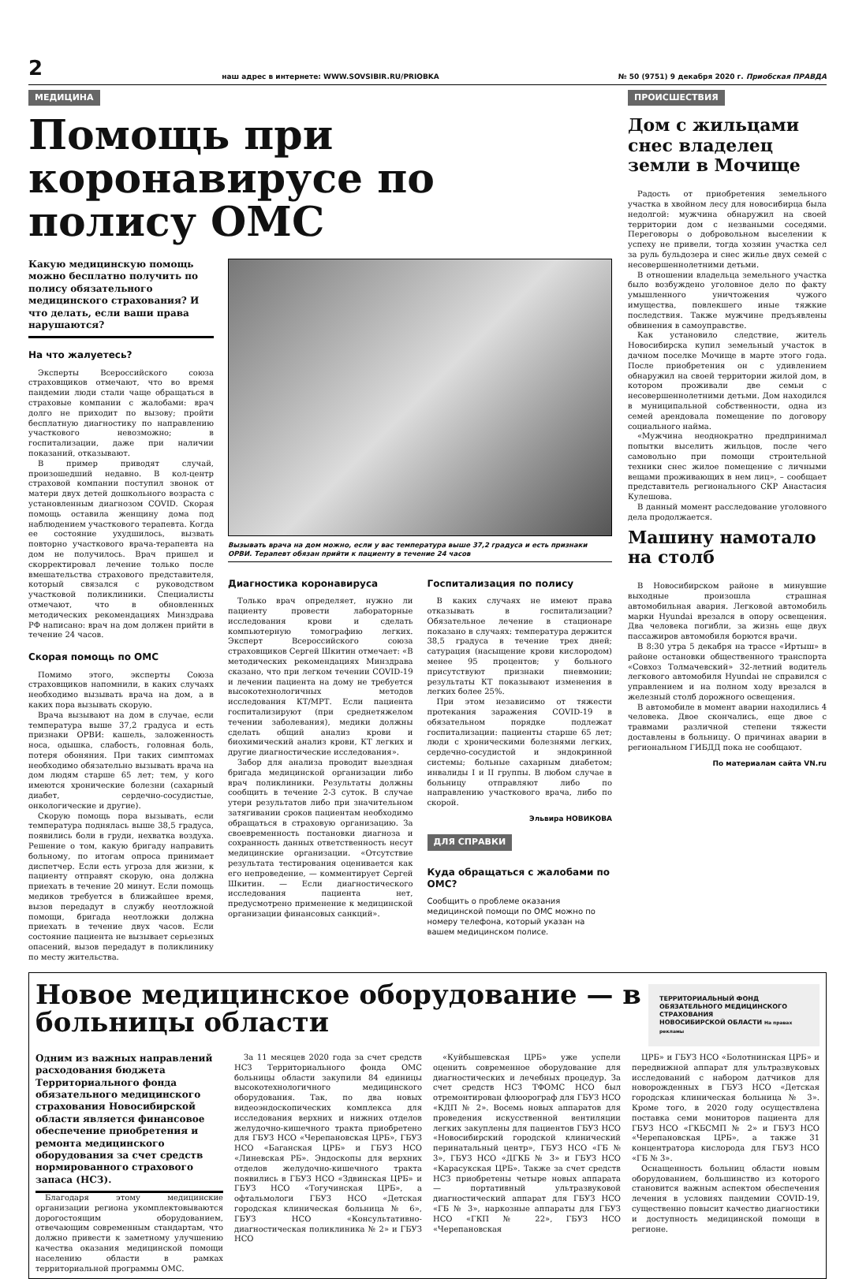2 наш адрес в интернете: WWW.SOVSIBIR.RU/PRIOBKA № 50 (9751) 9 декабря 2020 г. Приобская ПРАВДА
МЕДИЦИНА
Помощь при коронавирусе по полису ОМС
Какую медицинскую помощь можно бесплатно получить по полису обязательного медицинского страхования? И что делать, если ваши права нарушаются?
На что жалуетесь?
Эксперты Всероссийского союза страховщиков отмечают, что во время пандемии люди стали чаще обращаться в страховые компании с жалобами: врач долго не приходит по вызову; пройти бесплатную диагностику по направлению участкового невозможно; в госпитализации, даже при наличии показаний, отказывают.
В пример приводят случай, произошедший недавно. В кол-центр страховой компании поступил звонок от матери двух детей дошкольного возраста с установленным диагнозом COVID. Скорая помощь оставила женщину дома под наблюдением участкового терапевта. Когда ее состояние ухудшилось, вызвать повторно участкового врача-терапевта на дом не получилось. Врач пришел и скорректировал лечение только после вмешательства страхового представителя, который связался с руководством участковой поликлиники. Специалисты отмечают, что в обновленных методических рекомендациях Минздрава РФ написано: врач на дом должен прийти в течение 24 часов.
Скорая помощь по ОМС
Помимо этого, эксперты Союза страховщиков напомнили, в каких случаях необходимо вызывать врача на дом, а в каких пора вызывать скорую.
Врача вызывают на дом в случае, если температура выше 37,2 градуса и есть признаки ОРВИ: кашель, заложенность носа, одышка, слабость, головная боль, потеря обоняния. При таких симптомах необходимо обязательно вызывать врача на дом людям старше 65 лет; тем, у кого имеются хронические болезни (сахарный диабет, сердечно-сосудистые, онкологические и другие).
Скорую помощь пора вызывать, если температура поднялась выше 38,5 градуса, появились боли в груди, нехватка воздуха. Решение о том, какую бригаду направить больному, по итогам опроса принимает диспетчер. Если есть угроза для жизни, к пациенту отправят скорую, она должна приехать в течение 20 минут. Если помощь медиков требуется в ближайшее время, вызов передадут в службу неотложной помощи, бригада неотложки должна приехать в течение двух часов. Если состояние пациента не вызывает серьезных опасений, вызов передадут в поликлинику по месту жительства.
Вызывать врача на дом можно, если у вас температура выше 37,2 градуса и есть признаки ОРВИ. Терапевт обязан прийти к пациенту в течение 24 часов
Диагностика коронавируса
Только врач определяет, нужно ли пациенту провести лабораторные исследования крови и сделать компьютерную томографию легких. Эксперт Всероссийского союза страховщиков Сергей Шкитин отмечает: «В методических рекомендациях Минздрава сказано, что при легком течении COVID-19 и лечении пациента на дому не требуется высокотехнологичных методов исследования КТ/МРТ. Если пациента госпитализируют (при среднетяжелом течении заболевания), медики должны сделать общий анализ крови и биохимический анализ крови, КТ легких и другие диагностические исследования».
Забор для анализа проводит выездная бригада медицинской организации либо врач поликлиники. Результаты должны сообщить в течение 2-3 суток. В случае утери результатов либо при значительном затягивании сроков пациентам необходимо обращаться в страховую организацию. За своевременность постановки диагноза и сохранность данных ответственность несут медицинские организации. «Отсутствие результата тестирования оценивается как его непроведение, — комментирует Сергей Шкитин. — Если диагностического исследования пациента нет, предусмотрено применение к медицинской организации финансовых санкций».
Госпитализация по полису
В каких случаях не имеют права отказывать в госпитализации? Обязательное лечение в стационаре показано в случаях: температура держится 38,5 градуса в течение трех дней; сатурация (насыщение крови кислородом) менее 95 процентов; у больного присутствуют признаки пневмонии; результаты КТ показывают изменения в легких более 25%.
При этом независимо от тяжести протекания заражения COVID-19 в обязательном порядке подлежат госпитализации: пациенты старше 65 лет; люди с хроническими болезнями легких, сердечно-сосудистой и эндокринной системы; больные сахарным диабетом; инвалиды I и II группы. В любом случае в больницу отправляют либо по направлению участкового врача, либо по скорой.
Эльвира НОВИКОВА
ДЛЯ СПРАВКИ
Куда обращаться с жалобами по ОМС?
Сообщить о проблеме оказания медицинской помощи по ОМС можно по номеру телефона, который указан на вашем медицинском полисе.
ПРОИСШЕСТВИЯ
Дом с жильцами снес владелец земли в Мочище
Радость от приобретения земельного участка в хвойном лесу для новосибирца была недолгой: мужчина обнаружил на своей территории дом с незваными соседями. Переговоры о добровольном выселении к успеху не привели, тогда хозяин участка сел за руль бульдозера и снес жилье двух семей с несовершеннолетними детьми.
В отношении владельца земельного участка было возбуждено уголовное дело по факту умышленного уничтожения чужого имущества, повлекшего иные тяжкие последствия. Также мужчине предъявлены обвинения в самоуправстве.
Как установило следствие, житель Новосибирска купил земельный участок в дачном поселке Мочище в марте этого года. После приобретения он с удивлением обнаружил на своей территории жилой дом, в котором проживали две семьи с несовершеннолетними детьми. Дом находился в муниципальной собственности, одна из семей арендовала помещение по договору социального найма.
«Мужчина неоднократно предпринимал попытки выселить жильцов, после чего самовольно при помощи строительной техники снес жилое помещение с личными вещами проживающих в нем лиц», – сообщает представитель регионального СКР Анастасия Кулешова.
В данный момент расследование уголовного дела продолжается.
Машину намотало на столб
В Новосибирском районе в минувшие выходные произошла страшная автомобильная авария. Легковой автомобиль марки Hyundai врезался в опору освещения. Два человека погибли, за жизнь еще двух пассажиров автомобиля борются врачи.
В 8:30 утра 5 декабря на трассе «Иртыш» в районе остановки общественного транспорта «Совхоз Толмачевский» 32-летний водитель легкового автомобиля Hyundai не справился с управлением и на полном ходу врезался в железный столб дорожного освещения.
В автомобиле в момент аварии находились 4 человека. Двое скончались, еще двое с травмами различной степени тяжести доставлены в больницу. О причинах аварии в региональном ГИБДД пока не сообщают.
По материалам сайта VN.ru
Новое медицинское оборудование — в больницы области
ТЕРРИТОРИАЛЬНЫЙ ФОНД ОБЯЗАТЕЛЬНОГО МЕДИЦИНСКОГО СТРАХОВАНИЯ
НОВОСИБИРСКОЙ ОБЛАСТИ На правах рекламы
Одним из важных направлений расходования бюджета Территориального фонда обязательного медицинского страхования Новосибирской области является финансовое обеспечение приобретения и ремонта медицинского оборудования за счет средств нормированного страхового запаса (НСЗ).
Благодаря этому медицинские организации региона укомплектовываются дорогостоящим оборудованием, отвечающим современным стандартам, что должно привести к заметному улучшению качества оказания медицинской помощи населению области в рамках территориальной программы ОМС.
За 11 месяцев 2020 года за счет средств НСЗ Территориального фонда ОМС больницы области закупили 84 единицы высокотехнологичного медицинского оборудования. Так, по два новых видеоэндоскопических комплекса для исследования верхних и нижних отделов желудочно-кишечного тракта приобретено для ГБУЗ НСО «Черепановская ЦРБ», ГБУЗ НСО «Баганская ЦРБ» и ГБУЗ НСО «Линевская РБ». Эндоскопы для верхних отделов желудочно-кишечного тракта появились в ГБУЗ НСО «Здвинская ЦРБ» и ГБУЗ НСО «Тогучинская ЦРБ», а офтальмологи ГБУЗ НСО «Детская городская клиническая больница № 6», ГБУЗ НСО «Консультативно-диагностическая поликлиника № 2» и ГБУЗ НСО
«Куйбышевская ЦРБ» уже успели оценить современное оборудование для диагностических и лечебных процедур. За счет средств НСЗ ТФОМС НСО был отремонтирован флюорограф для ГБУЗ НСО «КДП № 2». Восемь новых аппаратов для проведения искусственной вентиляции легких закуплены для пациентов ГБУЗ НСО «Новосибирский городской клинический перинатальный центр», ГБУЗ НСО «ГБ № 3», ГБУЗ НСО «ДГКБ № 3» и ГБУЗ НСО «Карасукская ЦРБ». Также за счет средств НСЗ приобретены четыре новых аппарата — портативный ультразвуковой диагностический аппарат для ГБУЗ НСО «ГБ № 3», наркозные аппараты для ГБУЗ НСО «ГКП № 22», ГБУЗ НСО «Черепановская
ЦРБ» и ГБУЗ НСО «Болотнинская ЦРБ» и передвижной аппарат для ультразвуковых исследований с набором датчиков для новорожденных в ГБУЗ НСО «Детская городская клиническая больница № 3». Кроме того, в 2020 году осуществлена поставка семи мониторов пациента для ГБУЗ НСО «ГКБСМП № 2» и ГБУЗ НСО «Черепановская ЦРБ», а также 31 концентратора кислорода для ГБУЗ НСО «ГБ № 3».
Оснащенность больниц области новым оборудованием, большинство из которого становится важным аспектом обеспечения лечения в условиях пандемии COVID-19, существенно повысит качество диагностики и доступность медицинской помощи в регионе.